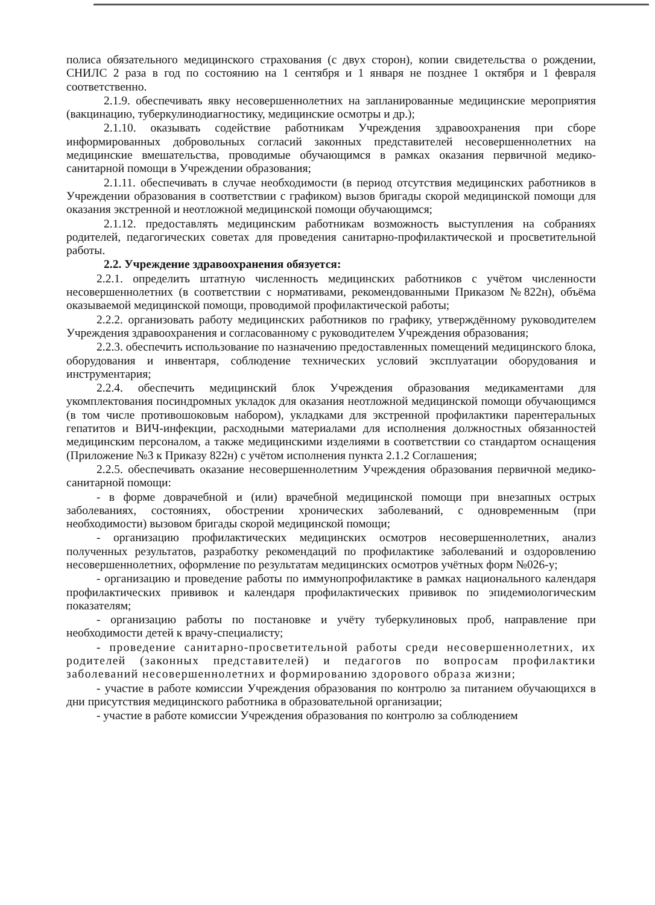полиса обязательного медицинского страхования (с двух сторон), копии свидетельства о рождении, СНИЛС 2 раза в год по состоянию на 1 сентября и 1 января не позднее 1 октября и 1 февраля соответственно.
2.1.9. обеспечивать явку несовершеннолетних на запланированные медицинские мероприятия (вакцинацию, туберкулинодиагностику, медицинские осмотры и др.);
2.1.10. оказывать содействие работникам Учреждения здравоохранения при сборе информированных добровольных согласий законных представителей несовершеннолетних на медицинские вмешательства, проводимые обучающимся в рамках оказания первичной медико-санитарной помощи в Учреждении образования;
2.1.11. обеспечивать в случае необходимости (в период отсутствия медицинских работников в Учреждении образования в соответствии с графиком) вызов бригады скорой медицинской помощи для оказания экстренной и неотложной медицинской помощи обучающимся;
2.1.12. предоставлять медицинским работникам возможность выступления на собраниях родителей, педагогических советах для проведения санитарно-профилактической и просветительной работы.
2.2. Учреждение здравоохранения обязуется:
2.2.1. определить штатную численность медицинских работников с учётом численности несовершеннолетних (в соответствии с нормативами, рекомендованными Приказом №822н), объёма оказываемой медицинской помощи, проводимой профилактической работы;
2.2.2. организовать работу медицинских работников по графику, утверждённому руководителем Учреждения здравоохранения и согласованному с руководителем Учреждения образования;
2.2.3. обеспечить использование по назначению предоставленных помещений медицинского блока, оборудования и инвентаря, соблюдение технических условий эксплуатации оборудования и инструментария;
2.2.4. обеспечить медицинский блок Учреждения образования медикаментами для укомплектования посиндромных укладок для оказания неотложной медицинской помощи обучающимся (в том числе противошоковым набором), укладками для экстренной профилактики парентеральных гепатитов и ВИЧ-инфекции, расходными материалами для исполнения должностных обязанностей медицинским персоналом, а также медицинскими изделиями в соответствии со стандартом оснащения (Приложение №3 к Приказу 822н) с учётом исполнения пункта 2.1.2 Соглашения;
2.2.5. обеспечивать оказание несовершеннолетним Учреждения образования первичной медико-санитарной помощи:
- в форме доврачебной и (или) врачебной медицинской помощи при внезапных острых заболеваниях, состояниях, обострении хронических заболеваний, с одновременным (при необходимости) вызовом бригады скорой медицинской помощи;
- организацию профилактических медицинских осмотров несовершеннолетних, анализ полученных результатов, разработку рекомендаций по профилактике заболеваний и оздоровлению несовершеннолетних, оформление по результатам медицинских осмотров учётных форм №026-у;
- организацию и проведение работы по иммунопрофилактике в рамках национального календаря профилактических прививок и календаря профилактических прививок по эпидемиологическим показателям;
- организацию работы по постановке и учёту туберкулиновых проб, направление при необходимости детей к врачу-специалисту;
- проведение санитарно-просветительной работы среди несовершеннолетних, их родителей (законных представителей) и педагогов по вопросам профилактики заболеваний несовершеннолетних и формированию здорового образа жизни;
- участие в работе комиссии Учреждения образования по контролю за питанием обучающихся в дни присутствия медицинского работника в образовательной организации;
- участие в работе комиссии Учреждения образования по контролю за соблюдением